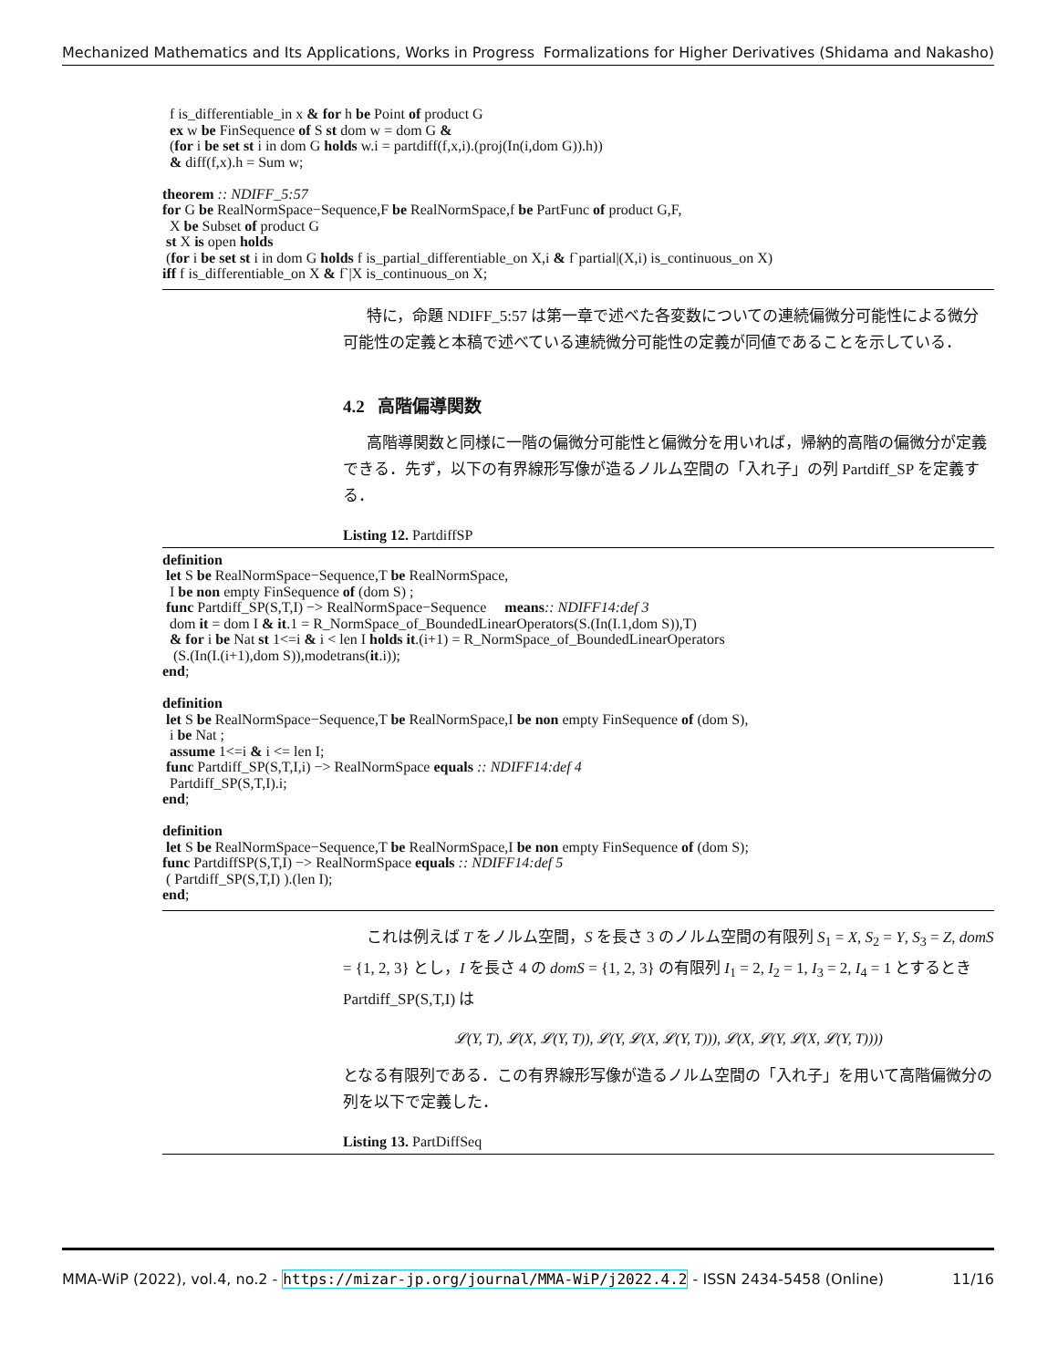Mechanized Mathematics and Its Applications, Works in Progress Formalizations for Higher Derivatives (Shidama and Nakasho)
  f is_differentiable_in x & for h be Point of product G
  ex w be FinSequence of S st dom w = dom G &
  (for i be set st i in dom G holds w.i = partdiff(f,x,i).(proj(In(i,dom G)).h))
  & diff(f,x).h = Sum w;

theorem :: NDIFF_5:57
for G be RealNormSpace−Sequence,F be RealNormSpace,f be PartFunc of product G,F,
  X be Subset of product G
 st X is open holds
 (for i be set st i in dom G holds f is_partial_differentiable_on X,i & f`partial|(X,i) is_continuous_on X)
iff f is_differentiable_on X & f`|X is_continuous_on X;
特に，命題 NDIFF_5:57 は第一章で述べた各変数についての連続偏微分可能性による微分可能性の定義と本稿で述べている連続微分可能性の定義が同値であることを示している．
4.2 高階偏導関数
高階導関数と同様に一階の偏微分可能性と偏微分を用いれば，帰納的高階の偏微分が定義できる．先ず，以下の有界線形写像が造るノルム空間の「入れ子」の列 Partdiff_SP を定義する．
Listing 12. PartdiffSP
definition
 let S be RealNormSpace−Sequence,T be RealNormSpace,
  I be non empty FinSequence of (dom S) ;
 func Partdiff_SP(S,T,I) −> RealNormSpace−Sequence     means:: NDIFF14:def 3
  dom it = dom I & it.1 = R_NormSpace_of_BoundedLinearOperators(S.(In(I.1,dom S)),T)
  & for i be Nat st 1<=i & i < len I holds it.(i+1) = R_NormSpace_of_BoundedLinearOperators
   (S.(In(I.(i+1),dom S)),modetrans(it.i));
end;

definition
 let S be RealNormSpace−Sequence,T be RealNormSpace,I be non empty FinSequence of (dom S),
  i be Nat ;
  assume 1<=i & i <= len I;
 func Partdiff_SP(S,T,I,i) −> RealNormSpace equals :: NDIFF14:def 4
  Partdiff_SP(S,T,I).i;
end;

definition
 let S be RealNormSpace−Sequence,T be RealNormSpace,I be non empty FinSequence of (dom S);
func PartdiffSP(S,T,I) −> RealNormSpace equals :: NDIFF14:def 5
 ( Partdiff_SP(S,T,I) ).(len I);
end;
これは例えば T をノルム空間，S を長さ 3 のノルム空間の有限列 S<sub>1</sub> = X, S<sub>2</sub> = Y, S<sub>3</sub> = Z, domS = {1, 2, 3} とし，I を長さ 4 の domS = {1, 2, 3} の有限列 I<sub>1</sub> = 2, I<sub>2</sub> = 1, I<sub>3</sub> = 2, I<sub>4</sub> = 1 とするとき Partdiff_SP(S,T,I) は
𝓛(Y, T), 𝓛(X, 𝓛(Y, T)), 𝓛(Y, 𝓛(X, 𝓛(Y, T))), 𝓛(X, 𝓛(Y, 𝓛(X, 𝓛(Y, T))))
となる有限列である．この有界線形写像が造るノルム空間の「入れ子」を用いて高階偏微分の列を以下で定義した．
Listing 13. PartDiffSeq
MMA-WiP (2022), vol.4, no.2 - https://mizar-jp.org/journal/MMA-WiP/j2022.4.2 - ISSN 2434-5458 (Online) 11/16